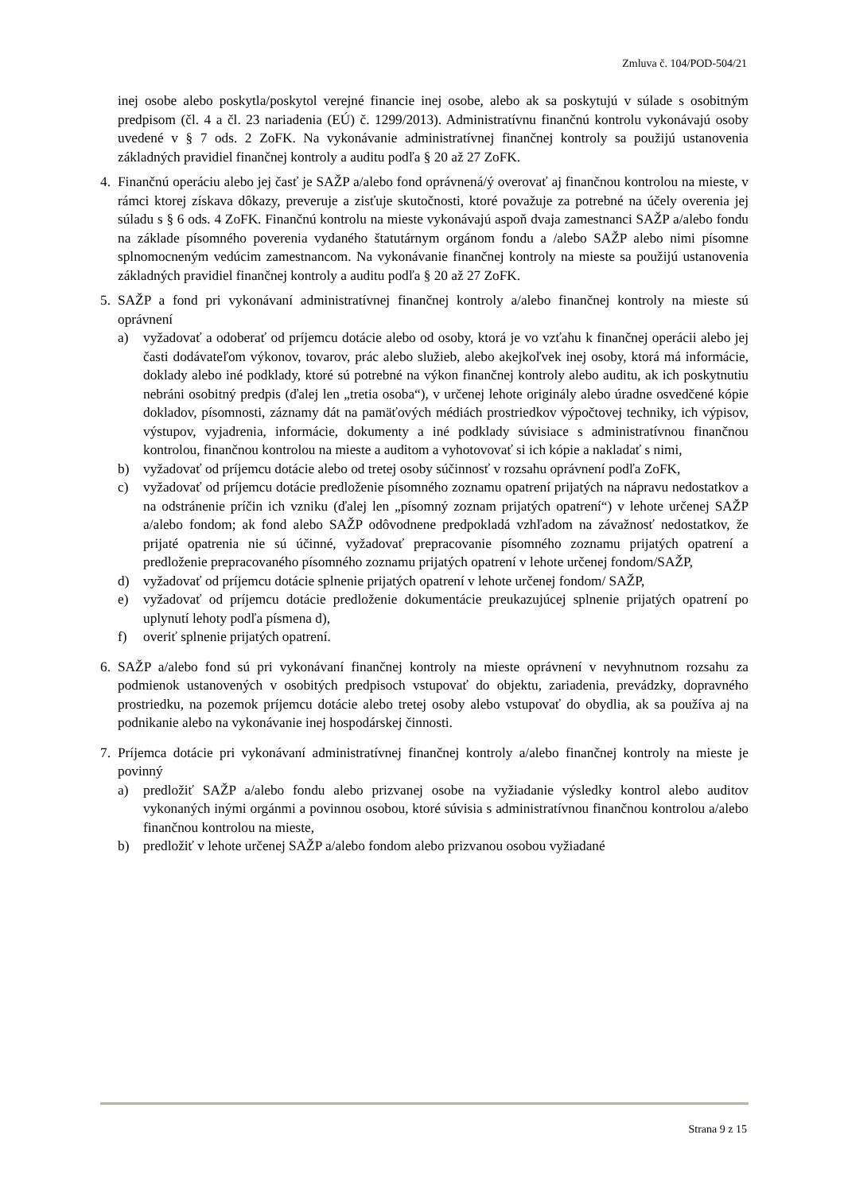Zmluva č. 104/POD-504/21
inej osobe alebo poskytla/poskytol verejné financie inej osobe, alebo ak sa poskytujú v súlade s osobitným predpisom (čl. 4 a čl. 23 nariadenia (EÚ) č. 1299/2013). Administratívnu finančnú kontrolu vykonávajú osoby uvedené v § 7 ods. 2 ZoFK. Na vykonávanie administratívnej finančnej kontroly sa použijú ustanovenia základných pravidiel finančnej kontroly a auditu podľa § 20 až 27 ZoFK.
4. Finančnú operáciu alebo jej časť je SAŽP a/alebo fond oprávnená/ý overovať aj finančnou kontrolou na mieste, v rámci ktorej získava dôkazy, preveruje a zisťuje skutočnosti, ktoré považuje za potrebné na účely overenia jej súladu s § 6 ods. 4 ZoFK. Finančnú kontrolu na mieste vykonávajú aspoň dvaja zamestnanci SAŽP a/alebo fondu na základe písomného poverenia vydaného štatutárnym orgánom fondu a /alebo SAŽP alebo nimi písomne splnomocneným vedúcim zamestnancom. Na vykonávanie finančnej kontroly na mieste sa použijú ustanovenia základných pravidiel finančnej kontroly a auditu podľa § 20 až 27 ZoFK.
5. SAŽP a fond pri vykonávaní administratívnej finančnej kontroly a/alebo finančnej kontroly na mieste sú oprávnení
a) vyžadovať a odoberať od príjemcu dotácie alebo od osoby, ktorá je vo vzťahu k finančnej operácii alebo jej časti dodávateľom výkonov, tovarov, prác alebo služieb, alebo akejkoľvek inej osoby, ktorá má informácie, doklady alebo iné podklady, ktoré sú potrebné na výkon finančnej kontroly alebo auditu, ak ich poskytnutiu nebráni osobitný predpis (ďalej len „tretia osoba“), v určenej lehote originály alebo úradne osvedčené kópie dokladov, písomnosti, záznamy dát na pamäťových médiách prostriedkov výpočtovej techniky, ich výpisov, výstupov, vyjadrenia, informácie, dokumenty a iné podklady súvisiace s administratívnou finančnou kontrolou, finančnou kontrolou na mieste a auditom a vyhotovovať si ich kópie a nakladať s nimi,
b) vyžadovať od príjemcu dotácie alebo od tretej osoby súčinnosť v rozsahu oprávnení podľa ZoFK,
c) vyžadovať od príjemcu dotácie predloženie písomného zoznamu opatrení prijatých na nápravu nedostatkov a na odstránenie príčin ich vzniku (ďalej len „písomný zoznam prijatých opatrení“) v lehote určenej SAŽP a/alebo fondom; ak fond alebo SAŽP odôvodnene predpokladá vzhľadom na závažnosť nedostatkov, že prijaté opatrenia nie sú účinné, vyžadovať prepracovanie písomného zoznamu prijatých opatrení a predloženie prepracovaného písomného zoznamu prijatých opatrení v lehote určenej fondom/SAŽP,
d) vyžadovať od príjemcu dotácie splnenie prijatých opatrení v lehote určenej fondom/ SAŽP,
e) vyžadovať od príjemcu dotácie predloženie dokumentácie preukazujúcej splnenie prijatých opatrení po uplynutí lehoty podľa písmena d),
f) overiť splnenie prijatých opatrení.
6. SAŽP a/alebo fond sú pri vykonávaní finančnej kontroly na mieste oprávnení v nevyhnutnom rozsahu za podmienok ustanovených v osobitých predpisoch vstupovať do objektu, zariadenia, prevádzky, dopravného prostriedku, na pozemok príjemcu dotácie alebo tretej osoby alebo vstupovať do obydlia, ak sa používa aj na podnikanie alebo na vykonávanie inej hospodárskej činnosti.
7. Príjemca dotácie pri vykonávaní administratívnej finančnej kontroly a/alebo finančnej kontroly na mieste je povinný
a) predložiť SAŽP a/alebo fondu alebo prizvanej osobe na vyžiadanie výsledky kontrol alebo auditov vykonaných inými orgánmi a povinnou osobou, ktoré súvisia s administratívnou finančnou kontrolou a/alebo finančnou kontrolou na mieste,
b) predložiť v lehote určenej SAŽP a/alebo fondom alebo prizvanou osobou vyžiadané
Strana 9 z 15